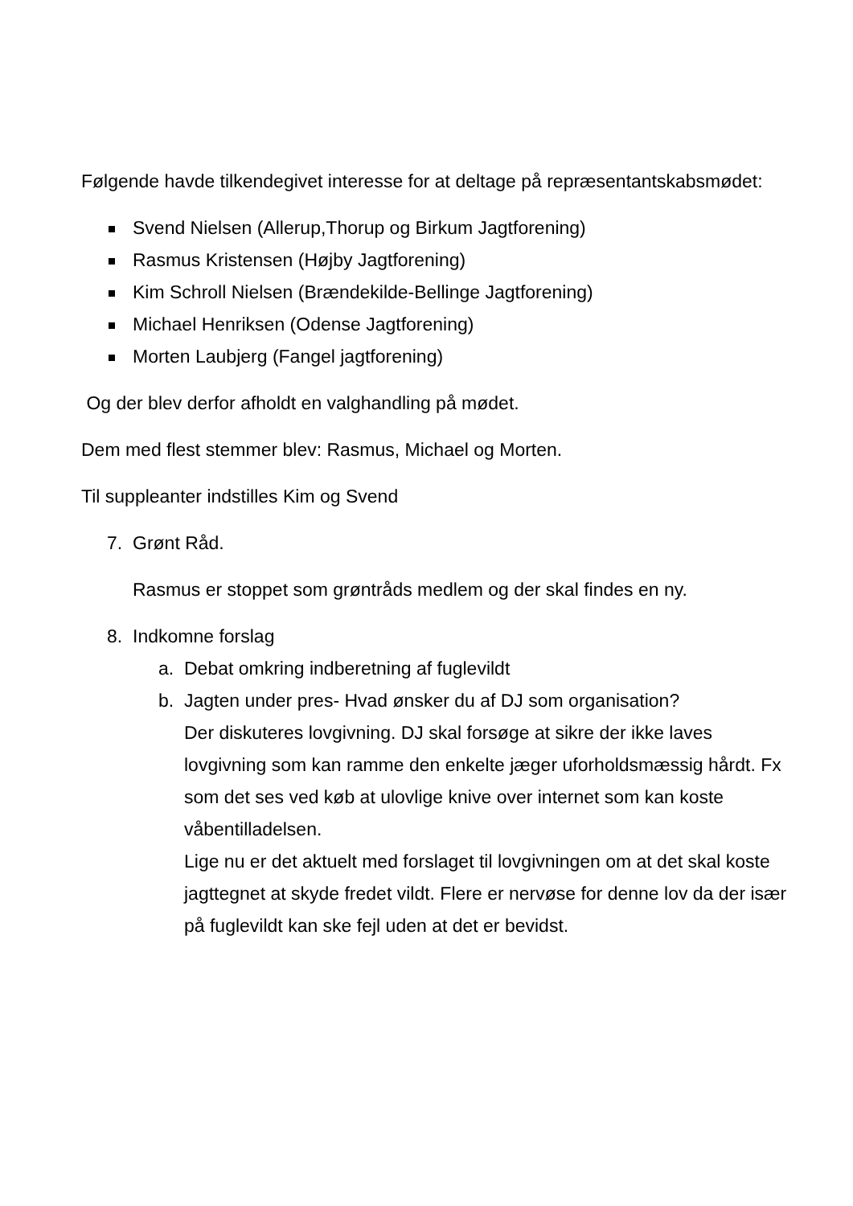Følgende havde tilkendegivet interesse for at deltage på repræsentantskabsmødet:
Svend Nielsen (Allerup,Thorup og Birkum Jagtforening)
Rasmus Kristensen (Højby Jagtforening)
Kim Schroll Nielsen (Brændekilde-Bellinge Jagtforening)
Michael Henriksen (Odense Jagtforening)
Morten Laubjerg (Fangel jagtforening)
Og der blev derfor afholdt en valghandling på mødet.
Dem med flest stemmer blev: Rasmus, Michael og Morten.
Til suppleanter indstilles Kim og Svend
7. Grønt Råd.
Rasmus er stoppet som grøntråds medlem og der skal findes en ny.
8. Indkomne forslag
a. Debat omkring indberetning af fuglevildt
b. Jagten under pres- Hvad ønsker du af DJ som organisation?
Der diskuteres lovgivning. DJ skal forsøge at sikre der ikke laves lovgivning som kan ramme den enkelte jæger uforholdsmæssig hårdt. Fx som det ses ved køb at ulovlige knive over internet som kan koste våbentilladelsen.
Lige nu er det aktuelt med forslaget til lovgivningen om at det skal koste jagttegnet at skyde fredet vildt. Flere er nervøse for denne lov da der især på fuglevildt kan ske fejl uden at det er bevidst.